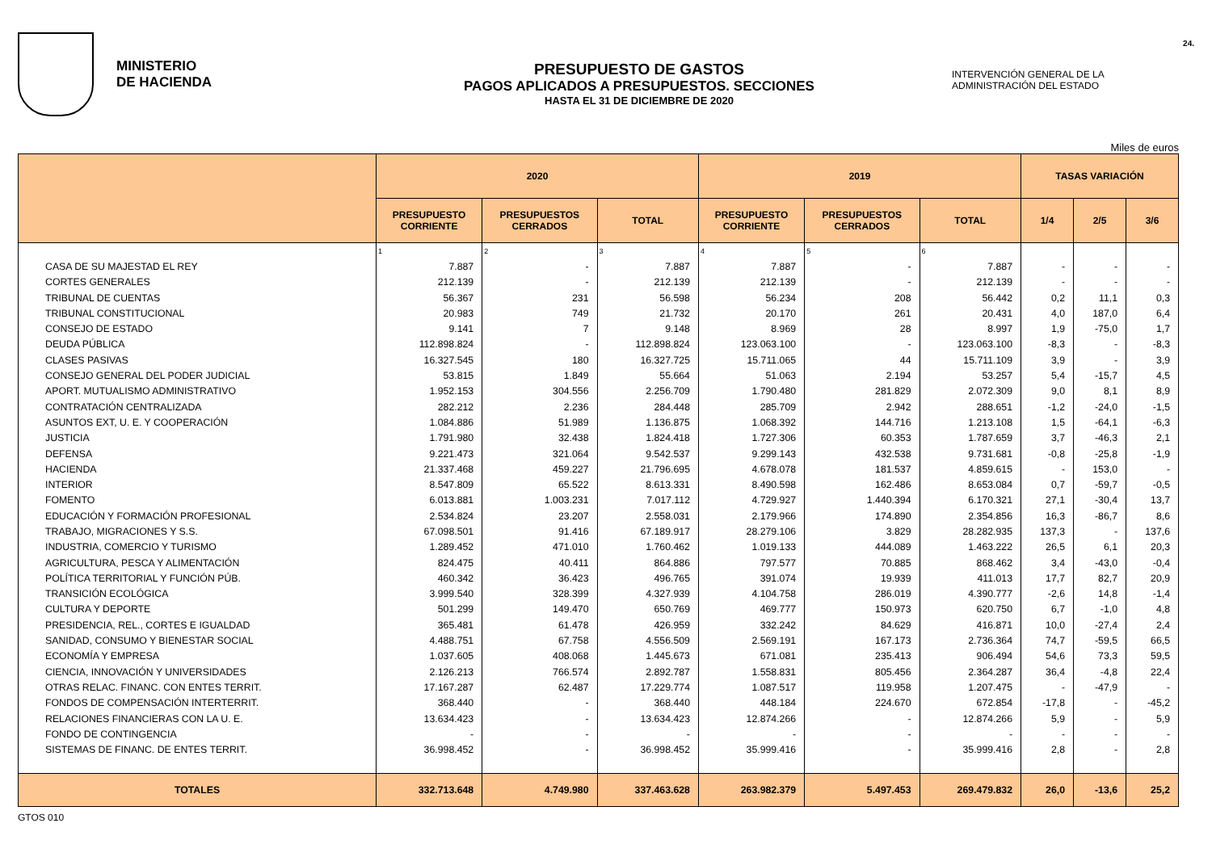MINISTERIO
DE HACIENDA
PRESUPUESTO DE GASTOS
PAGOS APLICADOS A PRESUPUESTOS. SECCIONES
HASTA EL 31 DE DICIEMBRE DE 2020
INTERVENCIÓN GENERAL DE LA
ADMINISTRACIÓN DEL ESTADO
24.
Miles de euros
| | 2020 | | | 2019 | | | TASAS VARIACIÓN | | |
| --- | --- | --- | --- | --- | --- | --- | --- | --- | --- |
| | PRESUPUESTO CORRIENTE | PRESUPUESTOS CERRADOS | TOTAL | PRESUPUESTO CORRIENTE | PRESUPUESTOS CERRADOS | TOTAL | 1/4 | 2/5 | 3/6 |
| | 1 | 2 | 3 | 4 | 5 | 6 | | | |
| CASA DE SU MAJESTAD EL REY | 7.887 | - | 7.887 | 7.887 | - | 7.887 | - | - | - |
| CORTES GENERALES | 212.139 | - | 212.139 | 212.139 | - | 212.139 | - | - | - |
| TRIBUNAL DE CUENTAS | 56.367 | 231 | 56.598 | 56.234 | 208 | 56.442 | 0,2 | 11,1 | 0,3 |
| TRIBUNAL CONSTITUCIONAL | 20.983 | 749 | 21.732 | 20.170 | 261 | 20.431 | 4,0 | 187,0 | 6,4 |
| CONSEJO DE ESTADO | 9.141 | 7 | 9.148 | 8.969 | 28 | 8.997 | 1,9 | -75,0 | 1,7 |
| DEUDA PÚBLICA | 112.898.824 | - | 112.898.824 | 123.063.100 | - | 123.063.100 | -8,3 | - | -8,3 |
| CLASES PASIVAS | 16.327.545 | 180 | 16.327.725 | 15.711.065 | 44 | 15.711.109 | 3,9 | - | 3,9 |
| CONSEJO GENERAL DEL PODER JUDICIAL | 53.815 | 1.849 | 55.664 | 51.063 | 2.194 | 53.257 | 5,4 | -15,7 | 4,5 |
| APORT. MUTUALISMO ADMINISTRATIVO | 1.952.153 | 304.556 | 2.256.709 | 1.790.480 | 281.829 | 2.072.309 | 9,0 | 8,1 | 8,9 |
| CONTRATACIÓN CENTRALIZADA | 282.212 | 2.236 | 284.448 | 285.709 | 2.942 | 288.651 | -1,2 | -24,0 | -1,5 |
| ASUNTOS EXT, U. E. Y COOPERACIÓN | 1.084.886 | 51.989 | 1.136.875 | 1.068.392 | 144.716 | 1.213.108 | 1,5 | -64,1 | -6,3 |
| JUSTICIA | 1.791.980 | 32.438 | 1.824.418 | 1.727.306 | 60.353 | 1.787.659 | 3,7 | -46,3 | 2,1 |
| DEFENSA | 9.221.473 | 321.064 | 9.542.537 | 9.299.143 | 432.538 | 9.731.681 | -0,8 | -25,8 | -1,9 |
| HACIENDA | 21.337.468 | 459.227 | 21.796.695 | 4.678.078 | 181.537 | 4.859.615 | - | 153,0 | - |
| INTERIOR | 8.547.809 | 65.522 | 8.613.331 | 8.490.598 | 162.486 | 8.653.084 | 0,7 | -59,7 | -0,5 |
| FOMENTO | 6.013.881 | 1.003.231 | 7.017.112 | 4.729.927 | 1.440.394 | 6.170.321 | 27,1 | -30,4 | 13,7 |
| EDUCACIÓN Y FORMACIÓN PROFESIONAL | 2.534.824 | 23.207 | 2.558.031 | 2.179.966 | 174.890 | 2.354.856 | 16,3 | -86,7 | 8,6 |
| TRABAJO, MIGRACIONES Y S.S. | 67.098.501 | 91.416 | 67.189.917 | 28.279.106 | 3.829 | 28.282.935 | 137,3 | - | 137,6 |
| INDUSTRIA, COMERCIO Y TURISMO | 1.289.452 | 471.010 | 1.760.462 | 1.019.133 | 444.089 | 1.463.222 | 26,5 | 6,1 | 20,3 |
| AGRICULTURA, PESCA Y ALIMENTACIÓN | 824.475 | 40.411 | 864.886 | 797.577 | 70.885 | 868.462 | 3,4 | -43,0 | -0,4 |
| POLÍTICA TERRITORIAL Y FUNCIÓN PÚB. | 460.342 | 36.423 | 496.765 | 391.074 | 19.939 | 411.013 | 17,7 | 82,7 | 20,9 |
| TRANSICIÓN ECOLÓGICA | 3.999.540 | 328.399 | 4.327.939 | 4.104.758 | 286.019 | 4.390.777 | -2,6 | 14,8 | -1,4 |
| CULTURA Y DEPORTE | 501.299 | 149.470 | 650.769 | 469.777 | 150.973 | 620.750 | 6,7 | -1,0 | 4,8 |
| PRESIDENCIA, REL., CORTES E IGUALDAD | 365.481 | 61.478 | 426.959 | 332.242 | 84.629 | 416.871 | 10,0 | -27,4 | 2,4 |
| SANIDAD, CONSUMO Y BIENESTAR SOCIAL | 4.488.751 | 67.758 | 4.556.509 | 2.569.191 | 167.173 | 2.736.364 | 74,7 | -59,5 | 66,5 |
| ECONOMÍA Y EMPRESA | 1.037.605 | 408.068 | 1.445.673 | 671.081 | 235.413 | 906.494 | 54,6 | 73,3 | 59,5 |
| CIENCIA, INNOVACIÓN Y UNIVERSIDADES | 2.126.213 | 766.574 | 2.892.787 | 1.558.831 | 805.456 | 2.364.287 | 36,4 | -4,8 | 22,4 |
| OTRAS RELAC. FINANC. CON ENTES TERRIT. | 17.167.287 | 62.487 | 17.229.774 | 1.087.517 | 119.958 | 1.207.475 | - | -47,9 | - |
| FONDOS DE COMPENSACIÓN INTERTERRIT. | 368.440 | - | 368.440 | 448.184 | 224.670 | 672.854 | -17,8 | - | -45,2 |
| RELACIONES FINANCIERAS CON LA U. E. | 13.634.423 | - | 13.634.423 | 12.874.266 | - | 12.874.266 | 5,9 | - | 5,9 |
| FONDO DE CONTINGENCIA | - | - | - | - | - | - | - | - | - |
| SISTEMAS DE FINANC. DE ENTES TERRIT. | 36.998.452 | - | 36.998.452 | 35.999.416 | - | 35.999.416 | 2,8 | - | 2,8 |
| TOTALES | 332.713.648 | 4.749.980 | 337.463.628 | 263.982.379 | 5.497.453 | 269.479.832 | 26,0 | -13,6 | 25,2 |
GTOS 010